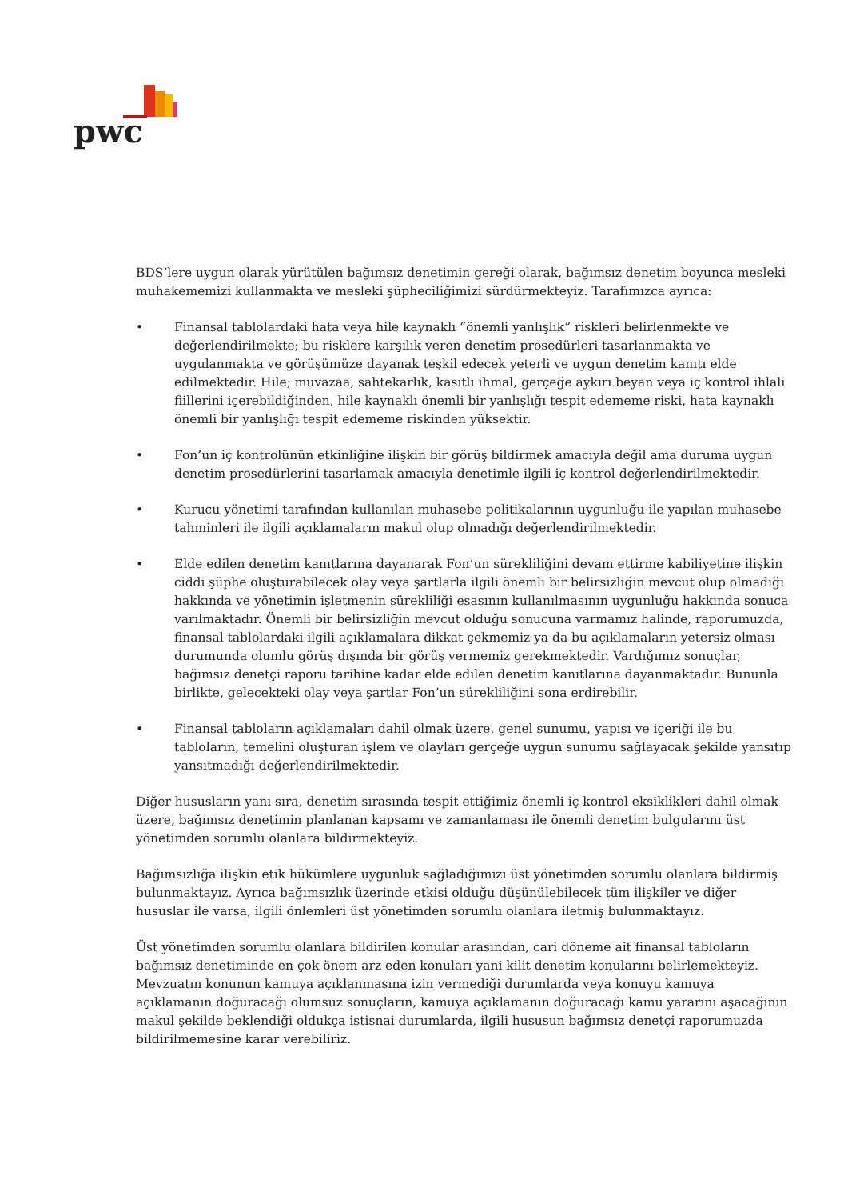pwc
BDS’lere uygun olarak yürütülen bağımsız denetimin gereği olarak, bağımsız denetim boyunca mesleki muhakememizi kullanmakta ve mesleki şüpheciliğimizi sürdürmekteyiz. Tarafımızca ayrıca:
• Finansal tablolardaki hata veya hile kaynaklı “önemli yanlışlık” riskleri belirlenmekte ve değerlendirilmekte; bu risklere karşılık veren denetim prosedürleri tasarlanmakta ve uygulanmakta ve görüşümüze dayanak teşkil edecek yeterli ve uygun denetim kanıtı elde edilmektedir. Hile; muvazaa, sahtekarlık, kasıtlı ihmal, gerçeğe aykırı beyan veya iç kontrol ihlali fiillerini içerebildiğinden, hile kaynaklı önemli bir yanlışlığı tespit edememe riski, hata kaynaklı önemli bir yanlışlığı tespit edememe riskinden yüksektir.
• Fon’un iç kontrolünün etkinliğine ilişkin bir görüş bildirmek amacıyla değil ama duruma uygun denetim prosedürlerini tasarlamak amacıyla denetimle ilgili iç kontrol değerlendirilmektedir.
• Kurucu yönetimi tarafından kullanılan muhasebe politikalarının uygunluğu ile yapılan muhasebe tahminleri ile ilgili açıklamaların makul olup olmadığı değerlendirilmektedir.
• Elde edilen denetim kanıtlarına dayanarak Fon’un sürekliliğini devam ettirme kabiliyetine ilişkin ciddi şüphe oluşturabilecek olay veya şartlarla ilgili önemli bir belirsizliğin mevcut olup olmadığı hakkında ve yönetimin işletmenin sürekliliği esasının kullanılmasının uygunluğu hakkında sonuca varılmaktadır. Önemli bir belirsizliğin mevcut olduğu sonucuna varmamız halinde, raporumuzda, finansal tablolardaki ilgili açıklamalara dikkat çekmemiz ya da bu açıklamaların yetersiz olması durumunda olumlu görüş dışında bir görüş vermemiz gerekmektedir. Vardığımız sonuçlar, bağımsız denetçi raporu tarihine kadar elde edilen denetim kanıtlarına dayanmaktadır. Bununla birlikte, gelecekteki olay veya şartlar Fon’un sürekliliğini sona erdirebilir.
• Finansal tabloların açıklamaları dahil olmak üzere, genel sunumu, yapısı ve içeriği ile bu tabloların, temelini oluşturan işlem ve olayları gerçeğe uygun sunumu sağlayacak şekilde yansıtıp yansıtmadığı değerlendirilmektedir.
Diğer hususların yanı sıra, denetim sırasında tespit ettiğimiz önemli iç kontrol eksiklikleri dahil olmak üzere, bağımsız denetimin planlanan kapsamı ve zamanlaması ile önemli denetim bulgularını üst yönetimden sorumlu olanlara bildirmekteyiz.
Bağımsızlığa ilişkin etik hükümlere uygunluk sağladığımızı üst yönetimden sorumlu olanlara bildirmiş bulunmaktayız. Ayrıca bağımsızlık üzerinde etkisi olduğu düşünülebilecek tüm ilişkiler ve diğer hususlar ile varsa, ilgili önlemleri üst yönetimden sorumlu olanlara iletmiş bulunmaktayız.
Üst yönetimden sorumlu olanlara bildirilen konular arasından, cari döneme ait finansal tabloların bağımsız denetiminde en çok önem arz eden konuları yani kilit denetim konularını belirlemekteyiz. Mevzuatın konunun kamuya açıklanmasına izin vermediği durumlarda veya konuyu kamuya açıklamanın doğuracağı olumsuz sonuçların, kamuya açıklamanın doğuracağı kamu yararını aşacağının makul şekilde beklendiği oldukça istisnai durumlarda, ilgili hususun bağımsız denetçi raporumuzda bildirilmemesine karar verebiliriz.